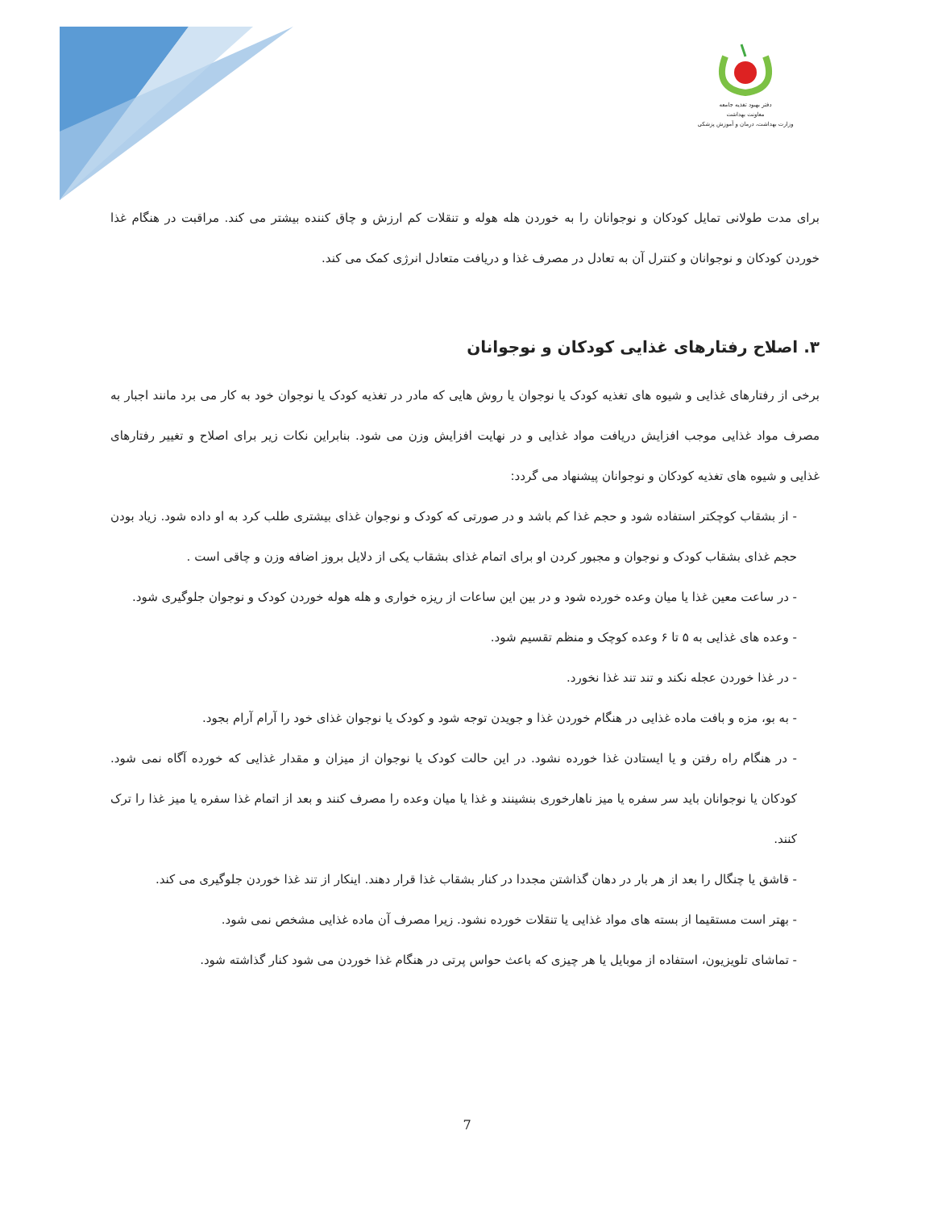دفتر بهبود تغذیه جامعه
معاونت بهداشت
وزارت بهداشت، درمان و آموزش پزشکی
برای مدت طولانی تمایل کودکان و نوجوانان را به خوردن هله هوله و تنقلات کم ارزش و چاق کننده بیشتر می کند. مراقبت در هنگام غذا خوردن کودکان و نوجوانان و کنترل آن به تعادل در مصرف غذا و دریافت متعادل انرژی کمک می کند.
۳. اصلاح رفتارهای غذایی کودکان و نوجوانان
برخی از رفتارهای غذایی و شیوه های تغذیه کودک یا نوجوان یا روش هایی که مادر در تغذیه کودک یا نوجوان خود به کار می برد مانند اجبار به مصرف مواد غذایی موجب افزایش دریافت مواد غذایی و در نهایت افزایش وزن می شود. بنابراین نکات زیر برای اصلاح و تغییر رفتارهای غذایی و شیوه های تغذیه کودکان و نوجوانان پیشنهاد می گردد:
- از بشقاب کوچکتر استفاده شود و حجم غذا کم باشد و در صورتی که کودک و نوجوان غذای بیشتری طلب کرد به او داده شود. زیاد بودن حجم غذای بشقاب کودک و نوجوان و مجبور کردن او برای اتمام غذای بشقاب یکی از دلایل بروز اضافه وزن و چاقی است .
- در ساعت معین غذا یا میان وعده خورده شود و در بین این ساعات از ریزه خواری و هله هوله خوردن کودک و نوجوان جلوگیری شود.
- وعده های غذایی به ۵ تا ۶ وعده کوچک و منظم تقسیم شود.
- در غذا خوردن عجله نکند و تند تند غذا نخورد.
- به بو، مزه و بافت ماده غذایی در هنگام خوردن غذا و جویدن توجه شود و کودک یا نوجوان غذای خود را آرام آرام بجود.
- در هنگام راه رفتن و یا ایستادن غذا خورده نشود. در این حالت کودک یا نوجوان از میزان و مقدار غذایی که خورده آگاه نمی شود. کودکان یا نوجوانان باید سر سفره یا میز ناهارخوری بنشینند و غذا یا میان وعده را مصرف کنند و بعد از اتمام غذا سفره یا میز غذا را ترک کنند.
- قاشق یا چنگال را بعد از هر بار در دهان گذاشتن مجددا در کنار بشقاب غذا قرار دهند. اینکار از تند غذا خوردن جلوگیری می کند.
- بهتر است مستقیما از بسته های مواد غذایی یا تنقلات خورده نشود. زیرا مصرف آن ماده غذایی مشخص نمی شود.
- تماشای تلویزیون، استفاده از موبایل یا هر چیزی که باعث حواس پرتی در هنگام غذا خوردن می شود کنار گذاشته شود.
7